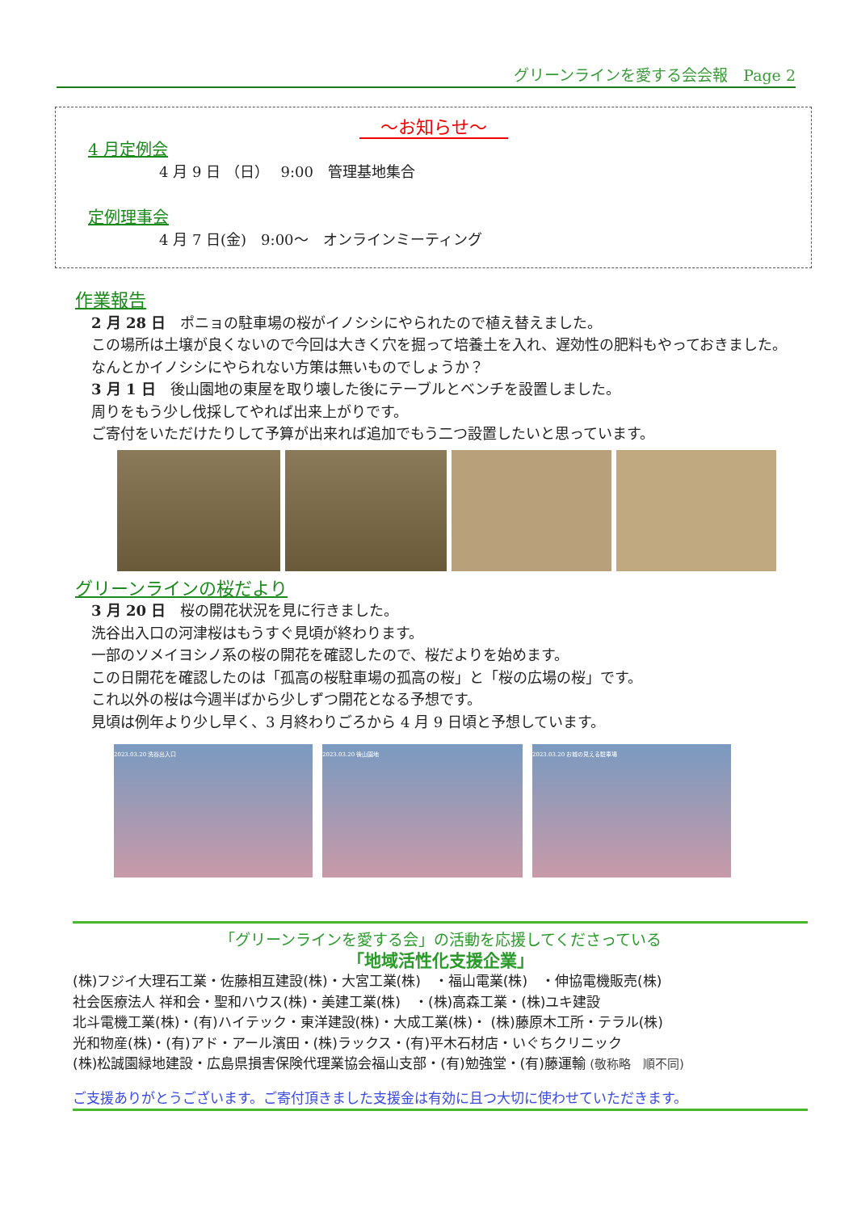グリーンラインを愛する会会報　Page 2
～お知らせ～
4 月定例会
4 月 9 日 （日）　 9:00　管理基地集合
定例理事会
4 月 7 日(金)　9:00～　オンラインミーティング
作業報告
2 月 28 日　ポニョの駐車場の桜がイノシシにやられたので植え替えました。
この場所は土壌が良くないので今回は大きく穴を掘って培養土を入れ、遅効性の肥料もやっておきました。
なんとかイノシシにやられない方策は無いものでしょうか？
3 月 1 日　後山園地の東屋を取り壊した後にテーブルとベンチを設置しました。
周りをもう少し伐採してやれば出来上がりです。
ご寄付をいただけたりして予算が出来れば追加でもう二つ設置したいと思っています。
グリーンラインの桜だより
3 月 20 日　桜の開花状況を見に行きました。
洗谷出入口の河津桜はもうすぐ見頃が終わります。
一部のソメイヨシノ系の桜の開花を確認したので、桜だよりを始めます。
この日開花を確認したのは「孤高の桜駐車場の孤高の桜」と「桜の広場の桜」です。
これ以外の桜は今週半ばから少しずつ開花となる予想です。
見頃は例年より少し早く、3 月終わりごろから 4 月 9 日頃と予想しています。
2023.03.20 洗谷出入口 2023.03.20 後山園地 2023.03.20 お城の見える駐車場
「グリーンラインを愛する会」の活動を応援してくださっている
「地域活性化支援企業」
(株)フジイ大理石工業・佐藤相互建設(株)・大宮工業(株)　・福山電業(株)　・伸協電機販売(株)
社会医療法人 祥和会・聖和ハウス(株)・美建工業(株)　・(株)高森工業・(株)ユキ建設
北斗電機工業(株)・(有)ハイテック・東洋建設(株)・大成工業(株)・ (株)藤原木工所・テラル(株)
光和物産(株)・(有)アド・アール濱田・(株)ラックス・(有)平木石材店・いぐちクリニック
(株)松誠園緑地建設・広島県損害保険代理業協会福山支部・(有)勉強堂・(有)藤運輸 (敬称略　順不同)
ご支援ありがとうございます。ご寄付頂きました支援金は有効に且つ大切に使わせていただきます。